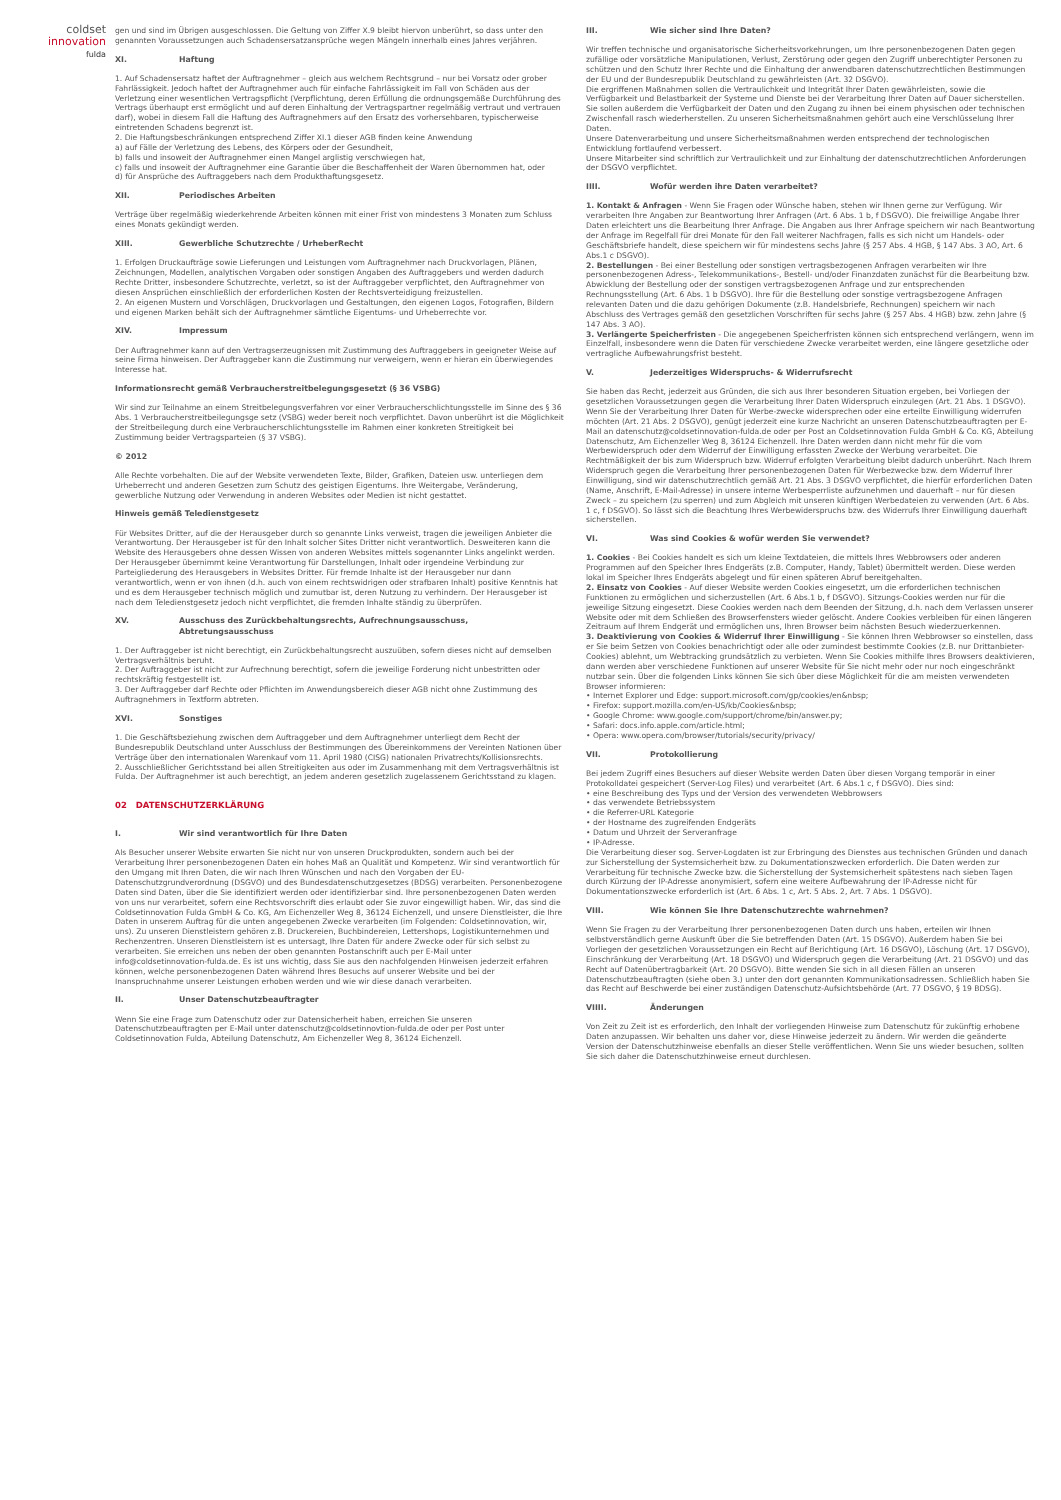coldset
innovation
fulda
gen und sind im Übrigen ausgeschlossen. Die Geltung von Ziffer X.9 bleibt hiervon unberührt, so dass unter den genannten Voraussetzungen auch Schadensersatzansprüche wegen Mängeln innerhalb eines Jahres verjähren.
XI. Haftung
1. Auf Schadensersatz haftet der Auftragnehmer – gleich aus welchem Rechtsgrund – nur bei Vorsatz oder grober Fahrlässigkeit. Jedoch haftet der Auftragnehmer auch für einfache Fahrlässigkeit im Fall von Schäden aus der Verletzung einer wesentlichen Vertragspflicht (Verpflichtung, deren Erfüllung die ordnungsgemäße Durchführung des Vertrags überhaupt erst ermöglicht und auf deren Einhaltung der Vertragspartner regelmäßig vertraut und vertrauen darf), wobei in diesem Fall die Haftung des Auftragnehmers auf den Ersatz des vorhersehbaren, typischerweise eintretenden Schadens begrenzt ist.
2. Die Haftungsbeschränkungen entsprechend Ziffer XI.1 dieser AGB finden keine Anwendung
a) auf Fälle der Verletzung des Lebens, des Körpers oder der Gesundheit,
b) falls und insoweit der Auftragnehmer einen Mangel arglistig verschwiegen hat,
c) falls und insoweit der Auftragnehmer eine Garantie über die Beschaffenheit der Waren übernommen hat, oder
d) für Ansprüche des Auftraggebers nach dem Produkthaftungsgesetz.
XII. Periodisches Arbeiten
Verträge über regelmäßig wiederkehrende Arbeiten können mit einer Frist von mindestens 3 Monaten zum Schluss eines Monats gekündigt werden.
XIII. Gewerbliche Schutzrechte / UrheberRecht
1. Erfolgen Druckaufträge sowie Lieferungen und Leistungen vom Auftragnehmer nach Druckvorlagen, Plänen, Zeichnungen, Modellen, analytischen Vorgaben oder sonstigen Angaben des Auftraggebers und werden dadurch Rechte Dritter, insbesondere Schutzrechte, verletzt, so ist der Auftraggeber verpflichtet, den Auftragnehmer von diesen Ansprüchen einschließlich der erforderlichen Kosten der Rechtsverteidigung freizustellen.
2. An eigenen Mustern und Vorschlägen, Druckvorlagen und Gestaltungen, den eigenen Logos, Fotografien, Bildern und eigenen Marken behält sich der Auftragnehmer sämtliche Eigentums- und Urheberrechte vor.
XIV. Impressum
Der Auftragnehmer kann auf den Vertragserzeugnissen mit Zustimmung des Auftraggebers in geeigneter Weise auf seine Firma hinweisen. Der Auftraggeber kann die Zustimmung nur verweigern, wenn er hieran ein überwiegendes Interesse hat.
Informationsrecht gemäß Verbraucherstreitbelegungsgesetzt (§ 36 VSBG)
Wir sind zur Teilnahme an einem Streitbelegungsverfahren vor einer Verbraucherschlichtungsstelle im Sinne des § 36 Abs. 1 Verbraucherstreitbeilegungsge setz (VSBG) weder bereit noch verpflichtet. Davon unberührt ist die Möglichkeit der Streitbeilegung durch eine Verbraucherschlichtungsstelle im Rahmen einer konkreten Streitigkeit bei Zustimmung beider Vertragsparteien (§ 37 VSBG).
© 2012
Alle Rechte vorbehalten. Die auf der Website verwendeten Texte, Bilder, Grafiken, Dateien usw. unterliegen dem Urheberrecht und anderen Gesetzen zum Schutz des geistigen Eigentums. Ihre Weitergabe, Veränderung, gewerbliche Nutzung oder Verwendung in anderen Websites oder Medien ist nicht gestattet.
Hinweis gemäß Teledienstgesetz
Für Websites Dritter, auf die der Herausgeber durch so genannte Links verweist, tragen die jeweiligen Anbieter die Verantwortung. Der Herausgeber ist für den Inhalt solcher Sites Dritter nicht verantwortlich. Desweiteren kann die Website des Herausgebers ohne dessen Wissen von anderen Websites mittels sogenannter Links angelinkt werden. Der Herausgeber übernimmt keine Verantwortung für Darstellungen, Inhalt oder irgendeine Verbindung zur Parteigliederung des Herausgebers in Websites Dritter. Für fremde Inhalte ist der Herausgeber nur dann verantwortlich, wenn er von ihnen (d.h. auch von einem rechtswidrigen oder strafbaren Inhalt) positive Kenntnis hat und es dem Herausgeber technisch möglich und zumutbar ist, deren Nutzung zu verhindern. Der Herausgeber ist nach dem Teledienstgesetz jedoch nicht verpflichtet, die fremden Inhalte ständig zu überprüfen.
XV. Ausschuss des Zurückbehaltungsrechts, Aufrechnungsausschuss, Abtretungsausschuss
1. Der Auftraggeber ist nicht berechtigt, ein Zurückbehaltungsrecht auszuüben, sofern dieses nicht auf demselben Vertragsverhältnis beruht.
2. Der Auftraggeber ist nicht zur Aufrechnung berechtigt, sofern die jeweilige Forderung nicht unbestritten oder rechtskräftig festgestellt ist.
3. Der Auftraggeber darf Rechte oder Pflichten im Anwendungsbereich dieser AGB nicht ohne Zustimmung des Auftragnehmers in Textform abtreten.
XVI. Sonstiges
1. Die Geschäftsbeziehung zwischen dem Auftraggeber und dem Auftragnehmer unterliegt dem Recht der Bundesrepublik Deutschland unter Ausschluss der Bestimmungen des Übereinkommens der Vereinten Nationen über Verträge über den internationalen Warenkauf vom 11. April 1980 (CISG) nationalen Privatrechts/Kollisionsrechts.
2. Ausschließlicher Gerichtsstand bei allen Streitigkeiten aus oder im Zusammenhang mit dem Vertragsverhältnis ist Fulda. Der Auftragnehmer ist auch berechtigt, an jedem anderen gesetzlich zugelassenem Gerichtsstand zu klagen.
02 DATENSCHUTZERKLÄRUNG
I. Wir sind verantwortlich für Ihre Daten
Als Besucher unserer Website erwarten Sie nicht nur von unseren Druckprodukten, sondern auch bei der Verarbeitung Ihrer personenbezogenen Daten ein hohes Maß an Qualität und Kompetenz. Wir sind verantwortlich für den Umgang mit Ihren Daten, die wir nach Ihren Wünschen und nach den Vorgaben der EU-Datenschutzgrundverordnung (DSGVO) und des Bundesdatenschutzgesetzes (BDSG) verarbeiten. Personenbezogene Daten sind Daten, über die Sie identifiziert werden oder identifizierbar sind. Ihre personenbezogenen Daten werden von uns nur verarbeitet, sofern eine Rechtsvorschrift dies erlaubt oder Sie zuvor eingewilligt haben. Wir, das sind die Coldsetinnovation Fulda GmbH & Co. KG, Am Eichenzeller Weg 8, 36124 Eichenzell, und unsere Dienstleister, die Ihre Daten in unserem Auftrag für die unten angegebenen Zwecke verarbeiten (im Folgenden: Coldsetinnovation, wir, uns). Zu unseren Dienstleistern gehören z.B. Druckereien, Buchbindereien, Lettershops, Logistikunternehmen und Rechenzentren. Unseren Dienstleistern ist es untersagt, Ihre Daten für andere Zwecke oder für sich selbst zu verarbeiten. Sie erreichen uns neben der oben genannten Postanschrift auch per E-Mail unter info@coldsetinnovation-fulda.de. Es ist uns wichtig, dass Sie aus den nachfolgenden Hinweisen jederzeit erfahren können, welche personenbezogenen Daten während Ihres Besuchs auf unserer Website und bei der Inanspruchnahme unserer Leistungen erhoben werden und wie wir diese danach verarbeiten.
II. Unser Datenschutzbeauftragter
Wenn Sie eine Frage zum Datenschutz oder zur Datensicherheit haben, erreichen Sie unseren Datenschutzbeauftragten per E-Mail unter datenschutz@coldsetinnovtion-fulda.de oder per Post unter Coldsetinnovation Fulda, Abteilung Datenschutz, Am Eichenzeller Weg 8, 36124 Eichenzell.
III. Wie sicher sind Ihre Daten?
Wir treffen technische und organisatorische Sicherheitsvorkehrungen, um Ihre personenbezogenen Daten gegen zufällige oder vorsätzliche Manipulationen, Verlust, Zerstörung oder gegen den Zugriff unberechtigter Personen zu schützen und den Schutz Ihrer Rechte und die Einhaltung der anwendbaren datenschutzrechtlichen Bestimmungen der EU und der Bundesrepublik Deutschland zu gewährleisten (Art. 32 DSGVO).
Die ergriffenen Maßnahmen sollen die Vertraulichkeit und Integrität Ihrer Daten gewährleisten, sowie die Verfügbarkeit und Belastbarkeit der Systeme und Dienste bei der Verarbeitung Ihrer Daten auf Dauer sicherstellen. Sie sollen außerdem die Verfügbarkeit der Daten und den Zugang zu ihnen bei einem physischen oder technischen Zwischenfall rasch wiederherstellen. Zu unseren Sicherheitsmaßnahmen gehört auch eine Verschlüsselung Ihrer Daten.
Unsere Datenverarbeitung und unsere Sicherheitsmaßnahmen werden entsprechend der technologischen Entwicklung fortlaufend verbessert.
Unsere Mitarbeiter sind schriftlich zur Vertraulichkeit und zur Einhaltung der datenschutzrechtlichen Anforderungen der DSGVO verpflichtet.
IIII. Wofür werden ihre Daten verarbeitet?
1. Kontakt & Anfragen - Wenn Sie Fragen oder Wünsche haben, stehen wir Ihnen gerne zur Verfügung. Wir verarbeiten Ihre Angaben zur Beantwortung Ihrer Anfragen (Art. 6 Abs. 1 b, f DSGVO). Die freiwillige Angabe Ihrer Daten erleichtert uns die Bearbeitung Ihrer Anfrage. Die Angaben aus Ihrer Anfrage speichern wir nach Beantwortung der Anfrage im Regelfall für drei Monate für den Fall weiterer Nachfragen, falls es sich nicht um Handels- oder Geschäftsbriefe handelt, diese speichern wir für mindestens sechs Jahre (§ 257 Abs. 4 HGB, § 147 Abs. 3 AO, Art. 6 Abs.1 c DSGVO).
2. Bestellungen - Bei einer Bestellung oder sonstigen vertragsbezogenen Anfragen verarbeiten wir Ihre personenbezogenen Adress-, Telekommunikations-, Bestell- und/oder Finanzdaten zunächst für die Bearbeitung bzw. Abwicklung der Bestellung oder der sonstigen vertragsbezogenen Anfrage und zur entsprechenden Rechnungsstellung (Art. 6 Abs. 1 b DSGVO). Ihre für die Bestellung oder sonstige vertragsbezogene Anfragen relevanten Daten und die dazu gehörigen Dokumente (z.B. Handelsbriefe, Rechnungen) speichern wir nach Abschluss des Vertrages gemäß den gesetzlichen Vorschriften für sechs Jahre (§ 257 Abs. 4 HGB) bzw. zehn Jahre (§ 147 Abs. 3 AO).
3. Verlängerte Speicherfristen - Die angegebenen Speicherfristen können sich entsprechend verlängern, wenn im Einzelfall, insbesondere wenn die Daten für verschiedene Zwecke verarbeitet werden, eine längere gesetzliche oder vertragliche Aufbewahrungsfrist besteht.
V. Jederzeitiges Widerspruchs- & Widerrufsrecht
Sie haben das Recht, jederzeit aus Gründen, die sich aus Ihrer besonderen Situation ergeben, bei Vorliegen der gesetzlichen Voraussetzungen gegen die Verarbeitung Ihrer Daten Widerspruch einzulegen (Art. 21 Abs. 1 DSGVO).
Wenn Sie der Verarbeitung Ihrer Daten für Werbe-zwecke widersprechen oder eine erteilte Einwilligung widerrufen möchten (Art. 21 Abs. 2 DSGVO), genügt jederzeit eine kurze Nachricht an unseren Datenschutzbeauftragten per E-Mail an datenschutz@coldsetinnovation-fulda.de oder per Post an Coldsetinnovation Fulda GmbH & Co. KG, Abteilung Datenschutz, Am Eichenzeller Weg 8, 36124 Eichenzell. Ihre Daten werden dann nicht mehr für die vom Werbewiderspruch oder dem Widerruf der Einwilligung erfassten Zwecke der Werbung verarbeitet. Die Rechtmäßigkeit der bis zum Widerspruch bzw. Widerruf erfolgten Verarbeitung bleibt dadurch unberührt. Nach Ihrem Widerspruch gegen die Verarbeitung Ihrer personenbezogenen Daten für Werbezwecke bzw. dem Widerruf Ihrer Einwilligung, sind wir datenschutzrechtlich gemäß Art. 21 Abs. 3 DSGVO verpflichtet, die hierfür erforderlichen Daten (Name, Anschrift, E-Mail-Adresse) in unsere interne Werbesperrliste aufzunehmen und dauerhaft – nur für diesen Zweck – zu speichern (zu sperren) und zum Abgleich mit unseren künftigen Werbedateien zu verwenden (Art. 6 Abs. 1 c, f DSGVO). So lässt sich die Beachtung Ihres Werbewiderspruchs bzw. des Widerrufs Ihrer Einwilligung dauerhaft sicherstellen.
VI. Was sind Cookies & wofür werden Sie verwendet?
1. Cookies - Bei Cookies handelt es sich um kleine Textdateien, die mittels Ihres Webbrowsers oder anderen Programmen auf den Speicher Ihres Endgeräts (z.B. Computer, Handy, Tablet) übermittelt werden. Diese werden lokal im Speicher Ihres Endgeräts abgelegt und für einen späteren Abruf bereitgehalten.
2. Einsatz von Cookies - Auf dieser Website werden Cookies eingesetzt, um die erforderlichen technischen Funktionen zu ermöglichen und sicherzustellen (Art. 6 Abs.1 b, f DSGVO). Sitzungs-Cookies werden nur für die jeweilige Sitzung eingesetzt. Diese Cookies werden nach dem Beenden der Sitzung, d.h. nach dem Verlassen unserer Website oder mit dem Schließen des Browserfensters wieder gelöscht. Andere Cookies verbleiben für einen längeren Zeitraum auf Ihrem Endgerät und ermöglichen uns, Ihren Browser beim nächsten Besuch wiederzuerkennen.
3. Deaktivierung von Cookies & Widerruf Ihrer Einwilligung - Sie können Ihren Webbrowser so einstellen, dass er Sie beim Setzen von Cookies benachrichtigt oder alle oder zumindest bestimmte Cookies (z.B. nur Drittanbieter-Cookies) ablehnt, um Webtracking grundsätzlich zu verbieten. Wenn Sie Cookies mithilfe Ihres Browsers deaktivieren, dann werden aber verschiedene Funktionen auf unserer Website für Sie nicht mehr oder nur noch eingeschränkt nutzbar sein. Über die folgenden Links können Sie sich über diese Möglichkeit für die am meisten verwendeten Browser informieren:
• Internet Explorer und Edge: support.microsoft.com/gp/cookies/en&nbsp;
• Firefox: support.mozilla.com/en-US/kb/Cookies&nbsp;
• Google Chrome: www.google.com/support/chrome/bin/answer.py;
• Safari: docs.info.apple.com/article.html;
• Opera: www.opera.com/browser/tutorials/security/privacy/
VII. Protokollierung
Bei jedem Zugriff eines Besuchers auf dieser Website werden Daten über diesen Vorgang temporär in einer Protokolldatei gespeichert (Server-Log Files) und verarbeitet (Art. 6 Abs.1 c, f DSGVO). Dies sind:
• eine Beschreibung des Typs und der Version des verwendeten Webbrowsers
• das verwendete Betriebssystem
• die Referrer-URL Kategorie
• der Hostname des zugreifenden Endgeräts
• Datum und Uhrzeit der Serveranfrage
• IP-Adresse.
Die Verarbeitung dieser sog. Server-Logdaten ist zur Erbringung des Dienstes aus technischen Gründen und danach zur Sicherstellung der Systemsicherheit bzw. zu Dokumentationszwecken erforderlich. Die Daten werden zur Verarbeitung für technische Zwecke bzw. die Sicherstellung der Systemsicherheit spätestens nach sieben Tagen durch Kürzung der IP-Adresse anonymisiert, sofern eine weitere Aufbewahrung der IP-Adresse nicht für Dokumentationszwecke erforderlich ist (Art. 6 Abs. 1 c, Art. 5 Abs. 2, Art. 7 Abs. 1 DSGVO).
VIII. Wie können Sie Ihre Datenschutzrechte wahrnehmen?
Wenn Sie Fragen zu der Verarbeitung Ihrer personenbezogenen Daten durch uns haben, erteilen wir Ihnen selbstverständlich gerne Auskunft über die Sie betreffenden Daten (Art. 15 DSGVO). Außerdem haben Sie bei Vorliegen der gesetzlichen Voraussetzungen ein Recht auf Berichtigung (Art. 16 DSGVO), Löschung (Art. 17 DSGVO), Einschränkung der Verarbeitung (Art. 18 DSGVO) und Widerspruch gegen die Verarbeitung (Art. 21 DSGVO) und das Recht auf Datenübertragbarkeit (Art. 20 DSGVO). Bitte wenden Sie sich in all diesen Fällen an unseren Datenschutzbeauftragten (siehe oben 3.) unter den dort genannten Kommunikationsadressen. Schließlich haben Sie das Recht auf Beschwerde bei einer zuständigen Datenschutz-Aufsichtsbehörde (Art. 77 DSGVO, § 19 BDSG).
VIIII. Änderungen
Von Zeit zu Zeit ist es erforderlich, den Inhalt der vorliegenden Hinweise zum Datenschutz für zukünftig erhobene Daten anzupassen. Wir behalten uns daher vor, diese Hinweise jederzeit zu ändern. Wir werden die geänderte Version der Datenschutzhinweise ebenfalls an dieser Stelle veröffentlichen. Wenn Sie uns wieder besuchen, sollten Sie sich daher die Datenschutzhinweise erneut durchlesen.